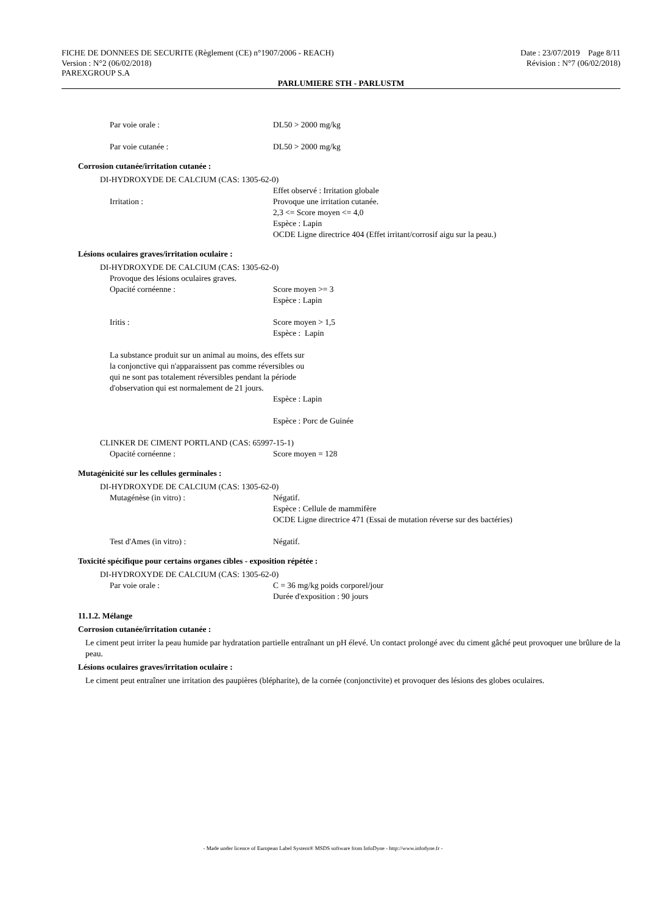FICHE DE DONNEES DE SECURITE (Règlement (CE) n°1907/2006 - REACH) Date : 23/07/2019 Page 8/11
Version : N°2 (06/02/2018) Révision : N°7 (06/02/2018)
PAREXGROUP S.A
PARLUMIERE STH - PARLUSTM
Par voie orale : DL50 > 2000 mg/kg
Par voie cutanée : DL50 > 2000 mg/kg
Corrosion cutanée/irritation cutanée :
DI-HYDROXYDE DE CALCIUM (CAS: 1305-62-0)
Irritation : Effet observé : Irritation globale
Provoque une irritation cutanée.
2,3 <= Score moyen <= 4,0
Espèce : Lapin
OCDE Ligne directrice 404 (Effet irritant/corrosif aigu sur la peau.)
Lésions oculaires graves/irritation oculaire :
DI-HYDROXYDE DE CALCIUM (CAS: 1305-62-0)
Provoque des lésions oculaires graves.
Opacité cornéenne : Score moyen >= 3
Espèce : Lapin
Iritis : Score moyen > 1,5
Espèce : Lapin
La substance produit sur un animal au moins, des effets sur la conjonctive qui n'apparaissent pas comme réversibles ou qui ne sont pas totalement réversibles pendant la période d'observation qui est normalement de 21 jours.
Espèce : Lapin
Espèce : Porc de Guinée
CLINKER DE CIMENT PORTLAND (CAS: 65997-15-1)
Opacité cornéenne : Score moyen = 128
Mutagénicité sur les cellules germinales :
DI-HYDROXYDE DE CALCIUM (CAS: 1305-62-0)
Mutagénèse (in vitro) : Négatif.
Espèce : Cellule de mammifère
OCDE Ligne directrice 471 (Essai de mutation réverse sur des bactéries)
Test d'Ames (in vitro) : Négatif.
Toxicité spécifique pour certains organes cibles - exposition répétée :
DI-HYDROXYDE DE CALCIUM (CAS: 1305-62-0)
Par voie orale : C = 36 mg/kg poids corporel/jour
Durée d'exposition : 90 jours
11.1.2. Mélange
Corrosion cutanée/irritation cutanée :
Le ciment peut irriter la peau humide par hydratation partielle entraînant un pH élevé. Un contact prolongé avec du ciment gâché peut provoquer une brûlure de la peau.
Lésions oculaires graves/irritation oculaire :
Le ciment peut entraîner une irritation des paupières (blépharite), de la cornée (conjonctivite) et provoquer des lésions des globes oculaires.
- Made under licence of European Label System® MSDS software from InfoDyne - http://www.infodyne.fr -